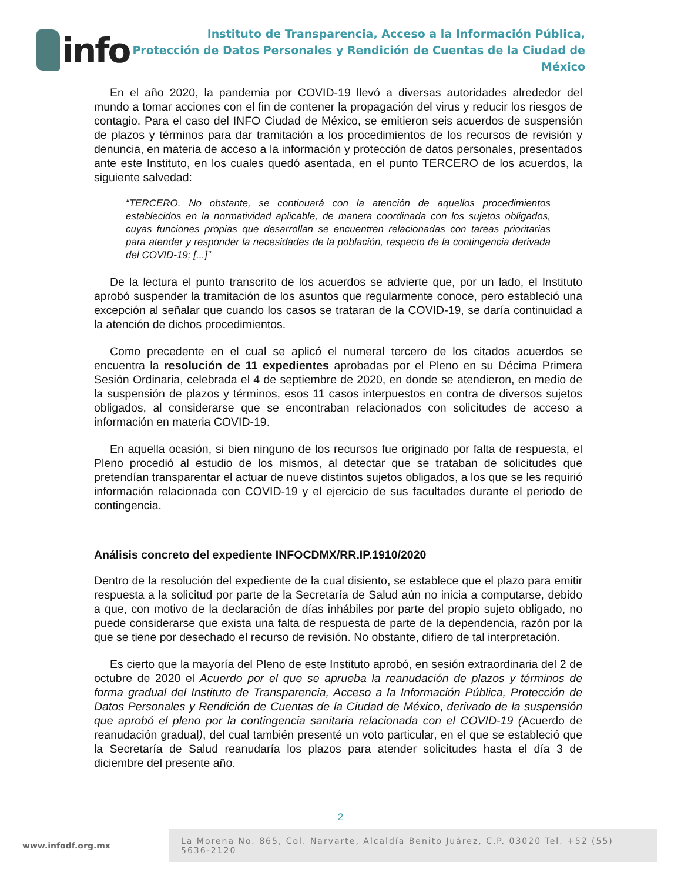info
Instituto de Transparencia, Acceso a la Información Pública,
Protección de Datos Personales y Rendición de Cuentas de la Ciudad de México
En el año 2020, la pandemia por COVID-19 llevó a diversas autoridades alrededor del mundo a tomar acciones con el fin de contener la propagación del virus y reducir los riesgos de contagio. Para el caso del INFO Ciudad de México, se emitieron seis acuerdos de suspensión de plazos y términos para dar tramitación a los procedimientos de los recursos de revisión y denuncia, en materia de acceso a la información y protección de datos personales, presentados ante este Instituto, en los cuales quedó asentada, en el punto TERCERO de los acuerdos, la siguiente salvedad:
“TERCERO. No obstante, se continuará con la atención de aquellos procedimientos establecidos en la normatividad aplicable, de manera coordinada con los sujetos obligados, cuyas funciones propias que desarrollan se encuentren relacionadas con tareas prioritarias para atender y responder la necesidades de la población, respecto de la contingencia derivada del COVID-19; [...]”
De la lectura el punto transcrito de los acuerdos se advierte que, por un lado, el Instituto aprobó suspender la tramitación de los asuntos que regularmente conoce, pero estableció una excepción al señalar que cuando los casos se trataran de la COVID-19, se daría continuidad a la atención de dichos procedimientos.
Como precedente en el cual se aplicó el numeral tercero de los citados acuerdos se encuentra la resolución de 11 expedientes aprobadas por el Pleno en su Décima Primera Sesión Ordinaria, celebrada el 4 de septiembre de 2020, en donde se atendieron, en medio de la suspensión de plazos y términos, esos 11 casos interpuestos en contra de diversos sujetos obligados, al considerarse que se encontraban relacionados con solicitudes de acceso a información en materia COVID-19.
En aquella ocasión, si bien ninguno de los recursos fue originado por falta de respuesta, el Pleno procedió al estudio de los mismos, al detectar que se trataban de solicitudes que pretendían transparentar el actuar de nueve distintos sujetos obligados, a los que se les requirió información relacionada con COVID-19 y el ejercicio de sus facultades durante el periodo de contingencia.
Análisis concreto del expediente INFOCDMX/RR.IP.1910/2020
Dentro de la resolución del expediente de la cual disiento, se establece que el plazo para emitir respuesta a la solicitud por parte de la Secretaría de Salud aún no inicia a computarse, debido a que, con motivo de la declaración de días inhábiles por parte del propio sujeto obligado, no puede considerarse que exista una falta de respuesta de parte de la dependencia, razón por la que se tiene por desechado el recurso de revisión. No obstante, difiero de tal interpretación.
Es cierto que la mayoría del Pleno de este Instituto aprobó, en sesión extraordinaria del 2 de octubre de 2020 el Acuerdo por el que se aprueba la reanudación de plazos y términos de forma gradual del Instituto de Transparencia, Acceso a la Información Pública, Protección de Datos Personales y Rendición de Cuentas de la Ciudad de México, derivado de la suspensión que aprobó el pleno por la contingencia sanitaria relacionada con el COVID-19 (Acuerdo de reanudación gradual), del cual también presenté un voto particular, en el que se estableció que la Secretaría de Salud reanudaría los plazos para atender solicitudes hasta el día 3 de diciembre del presente año.
2
www.infodf.org.mx
La Morena No. 865, Col. Narvarte, Alcaldía Benito Juárez, C.P. 03020 Tel. +52 (55) 5636-2120